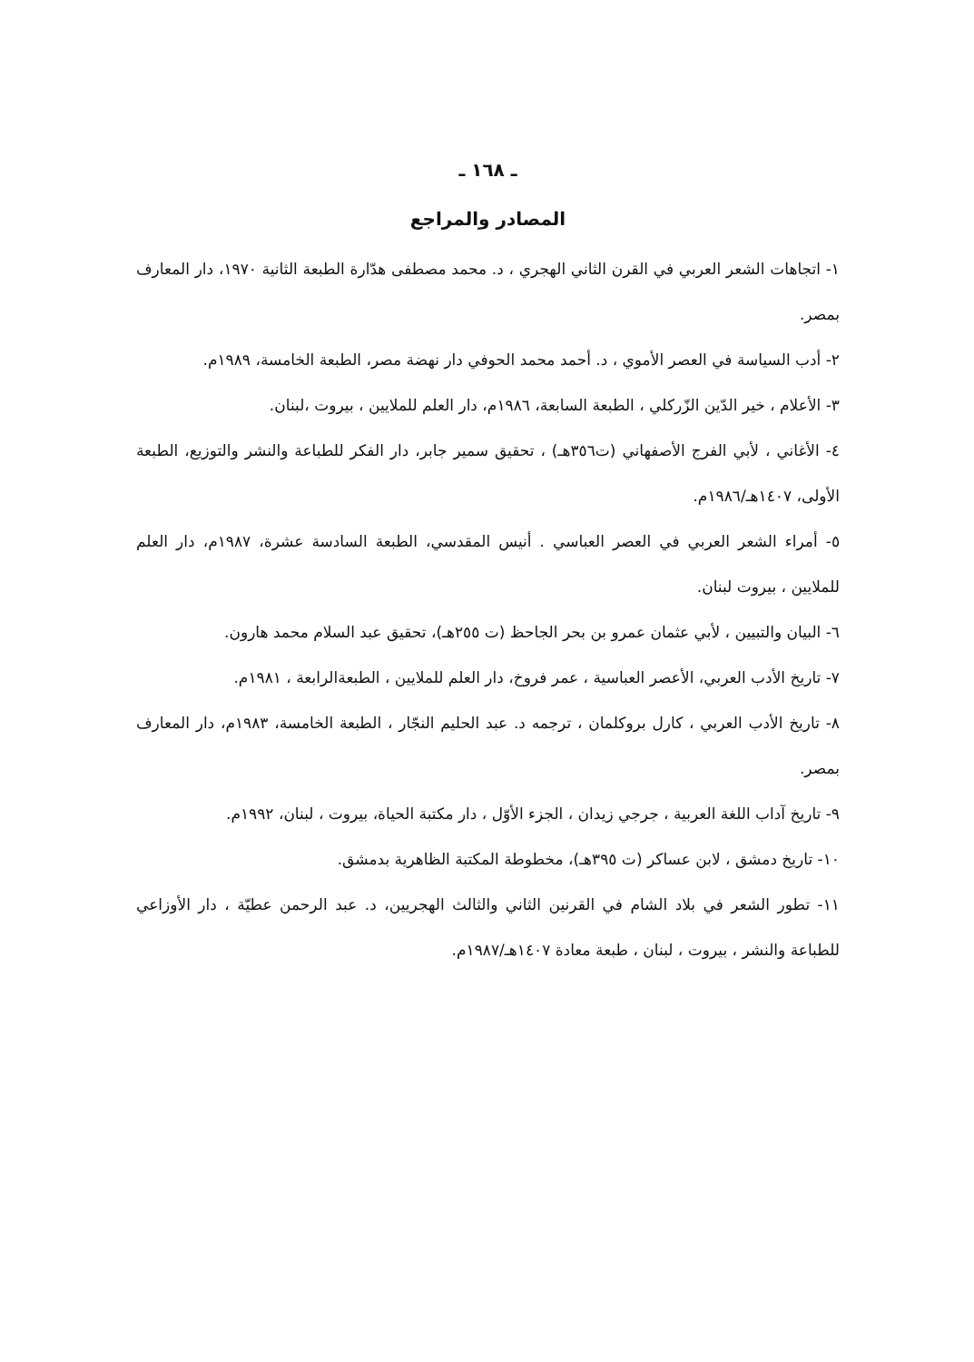ـ ١٦٨ ـ
المصادر والمراجع
١- اتجاهات الشعر العربي في القرن الثاني الهجري ، د. محمد مصطفى هدّارة الطبعة الثانية ١٩٧٠، دار المعارف بمصر.
٢- أدب السياسة في العصر الأموي ، د. أحمد محمد الحوفي دار نهضة مصر، الطبعة الخامسة، ١٩٨٩م.
٣- الأعلام ، خير الدّين الزّركلي ، الطبعة السابعة، ١٩٨٦م، دار العلم للملايين ، بيروت ،لبنان.
٤- الأغاني ، لأبي الفرج الأصفهاني (ت٣٥٦هـ) ، تحقيق سمير جابر، دار الفكر للطباعة والنشر والتوزيع، الطبعة الأولى، ١٤٠٧هـ/١٩٨٦م.
٥- أمراء الشعر العربي في العصر العباسي . أنيس المقدسي، الطبعة السادسة عشرة، ١٩٨٧م، دار العلم للملايين ، بيروت لبنان.
٦- البيان والتبيين ، لأبي عثمان عمرو بن بحر الجاحظ (ت ٢٥٥هـ)، تحقيق عبد السلام محمد هارون.
٧- تاريخ الأدب العربي، الأعصر العباسية ، عمر فروخ، دار العلم للملايين ، الطبعةالرابعة ، ١٩٨١م.
٨- تاريخ الأدب العربي ، كارل بروكلمان ، ترجمه د. عبد الحليم النجّار ، الطبعة الخامسة، ١٩٨٣م، دار المعارف بمصر.
٩- تاريخ آداب اللغة العربية ، جرجي زيدان ، الجزء الأوّل ، دار مكتبة الحياة، بيروت ، لبنان، ١٩٩٢م.
١٠- تاريخ دمشق ، لابن عساكر (ت ٣٩٥هـ)، مخطوطة المكتبة الظاهرية بدمشق.
١١- تطور الشعر في بلاد الشام في القرنين الثاني والثالث الهجريين، د. عبد الرحمن عطيّة ، دار الأوزاعي للطباعة والنشر ، بيروت ، لبنان ، طبعة معادة ١٤٠٧هـ/١٩٨٧م.